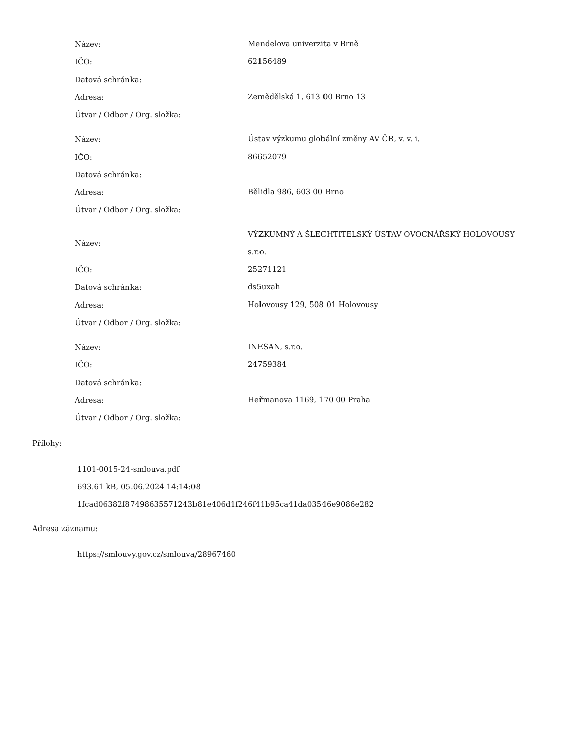| Název: | Mendelova univerzita v Brně |
| IČO: | 62156489 |
| Datová schránka: | |
| Adresa: | Zemědělská 1, 613 00 Brno 13 |
| Útvar / Odbor / Org. složka: | |
| Název: | Ústav výzkumu globální změny AV ČR, v. v. i. |
| IČO: | 86652079 |
| Datová schránka: | |
| Adresa: | Bělidla 986, 603 00 Brno |
| Útvar / Odbor / Org. složka: | |
| Název: | VÝZKUMNÝ A ŠLECHTITELSKÝ ÚSTAV OVOCNÁŘSKÝ HOLOVOUSY s.r.o. |
| IČO: | 25271121 |
| Datová schránka: | ds5uxah |
| Adresa: | Holovousy 129, 508 01 Holovousy |
| Útvar / Odbor / Org. složka: | |
| Název: | INESAN, s.r.o. |
| IČO: | 24759384 |
| Datová schránka: | |
| Adresa: | Heřmanova 1169, 170 00 Praha |
| Útvar / Odbor / Org. složka: | |
Přílohy:
1101-0015-24-smlouva.pdf
693.61 kB, 05.06.2024 14:14:08
1fcad06382f87498635571243b81e406d1f246f41b95ca41da03546e9086e282
Adresa záznamu:
https://smlouvy.gov.cz/smlouva/28967460